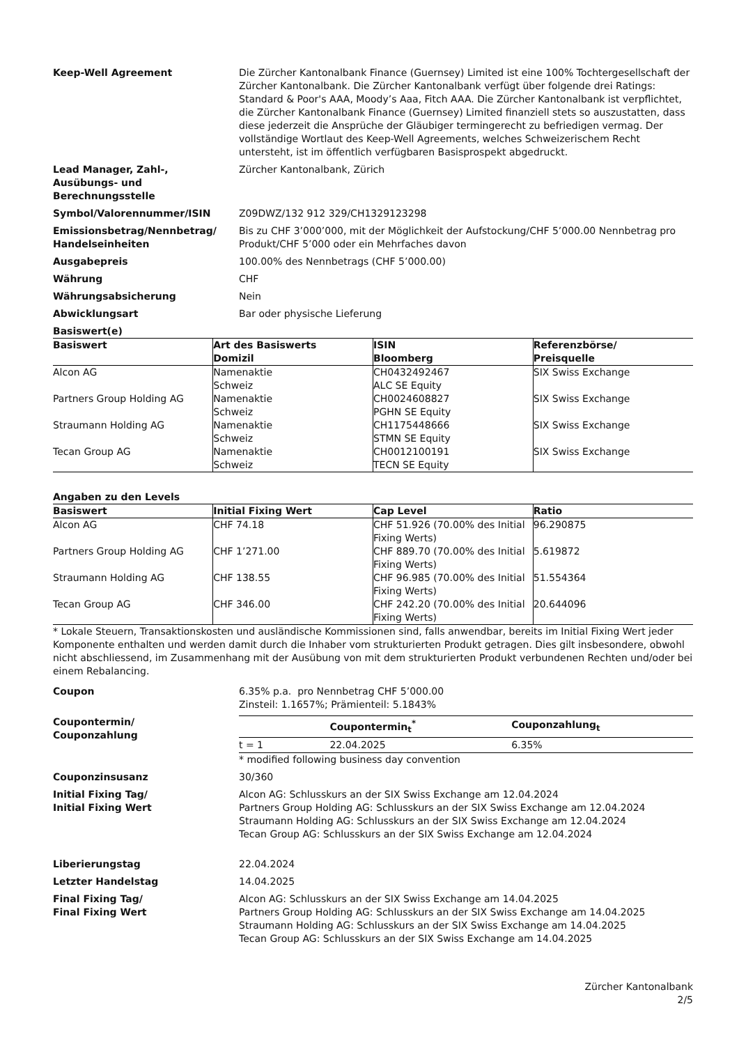Keep-Well Agreement Die Zürcher Kantonalbank Finance (Guernsey) Limited ist eine 100% Tochtergesellschaft der Zürcher Kantonalbank. Die Zürcher Kantonalbank verfügt über folgende drei Ratings: Standard & Poor's AAA, Moody’s Aaa, Fitch AAA. Die Zürcher Kantonalbank ist verpflichtet, die Zürcher Kantonalbank Finance (Guernsey) Limited finanziell stets so auszustatten, dass diese jederzeit die Ansprüche der Gläubiger termingerecht zu befriedigen vermag. Der vollständige Wortlaut des Keep-Well Agreements, welches Schweizerischem Recht untersteht, ist im öffentlich verfügbaren Basisprospekt abgedruckt.
Lead Manager, Zahl-,
Ausübungs- und
Berechnungsstelle
Zürcher Kantonalbank, Zürich
Symbol/Valorennummer/ISIN Z09DWZ/132 912 329/CH1329123298
Emissionsbetrag/Nennbetrag/
Handelseinheiten
Bis zu CHF 3’000’000, mit der Möglichkeit der Aufstockung/CHF 5’000.00 Nennbetrag pro Produkt/CHF 5’000 oder ein Mehrfaches davon
Ausgabepreis 100.00% des Nennbetrags (CHF 5’000.00)
Währung CHF
Währungsabsicherung Nein
Abwicklungsart Bar oder physische Lieferung
Basiswert(e)
| Basiswert | Art des Basiswerts Domizil | ISIN Bloomberg | Referenzbörse/ Preisquelle |
| --- | --- | --- | --- |
| Alcon AG | Namenaktie Schweiz | CH0432492467 ALC SE Equity | SIX Swiss Exchange |
| Partners Group Holding AG | Namenaktie Schweiz | CH0024608827 PGHN SE Equity | SIX Swiss Exchange |
| Straumann Holding AG | Namenaktie Schweiz | CH1175448666 STMN SE Equity | SIX Swiss Exchange |
| Tecan Group AG | Namenaktie Schweiz | CH0012100191 TECN SE Equity | SIX Swiss Exchange |
Angaben zu den Levels
| Basiswert | Initial Fixing Wert | Cap Level | Ratio |
| --- | --- | --- | --- |
| Alcon AG | CHF 74.18 | CHF 51.926 (70.00% des Initial Fixing Werts) | 96.290875 |
| Partners Group Holding AG | CHF 1’271.00 | CHF 889.70 (70.00% des Initial Fixing Werts) | 5.619872 |
| Straumann Holding AG | CHF 138.55 | CHF 96.985 (70.00% des Initial Fixing Werts) | 51.554364 |
| Tecan Group AG | CHF 346.00 | CHF 242.20 (70.00% des Initial Fixing Werts) | 20.644096 |
* Lokale Steuern, Transaktionskosten und ausländische Kommissionen sind, falls anwendbar, bereits im Initial Fixing Wert jeder Komponente enthalten und werden damit durch die Inhaber vom strukturierten Produkt getragen. Dies gilt insbesondere, obwohl nicht abschliessend, im Zusammenhang mit der Ausübung von mit dem strukturierten Produkt verbundenen Rechten und/oder bei einem Rebalancing.
Coupon 6.35% p.a. pro Nennbetrag CHF 5’000.00
Zinsteil: 1.1657%; Prämienteil: 5.1843%
Coupontermin/
Couponzahlung
| | Coupontermin<sub>t</sub><sup>*</sup> | Couponzahlung<sub>t</sub> |
| --- | --- | --- |
| t = 1 | 22.04.2025 | 6.35% |
* modified following business day convention
Couponzinsusanz 30/360
Initial Fixing Tag/
Initial Fixing Wert
Alcon AG: Schlusskurs an der SIX Swiss Exchange am 12.04.2024
Partners Group Holding AG: Schlusskurs an der SIX Swiss Exchange am 12.04.2024
Straumann Holding AG: Schlusskurs an der SIX Swiss Exchange am 12.04.2024
Tecan Group AG: Schlusskurs an der SIX Swiss Exchange am 12.04.2024
Liberierungstag 22.04.2024
Letzter Handelstag 14.04.2025
Final Fixing Tag/
Final Fixing Wert
Alcon AG: Schlusskurs an der SIX Swiss Exchange am 14.04.2025
Partners Group Holding AG: Schlusskurs an der SIX Swiss Exchange am 14.04.2025
Straumann Holding AG: Schlusskurs an der SIX Swiss Exchange am 14.04.2025
Tecan Group AG: Schlusskurs an der SIX Swiss Exchange am 14.04.2025
Zürcher Kantonalbank
2/5